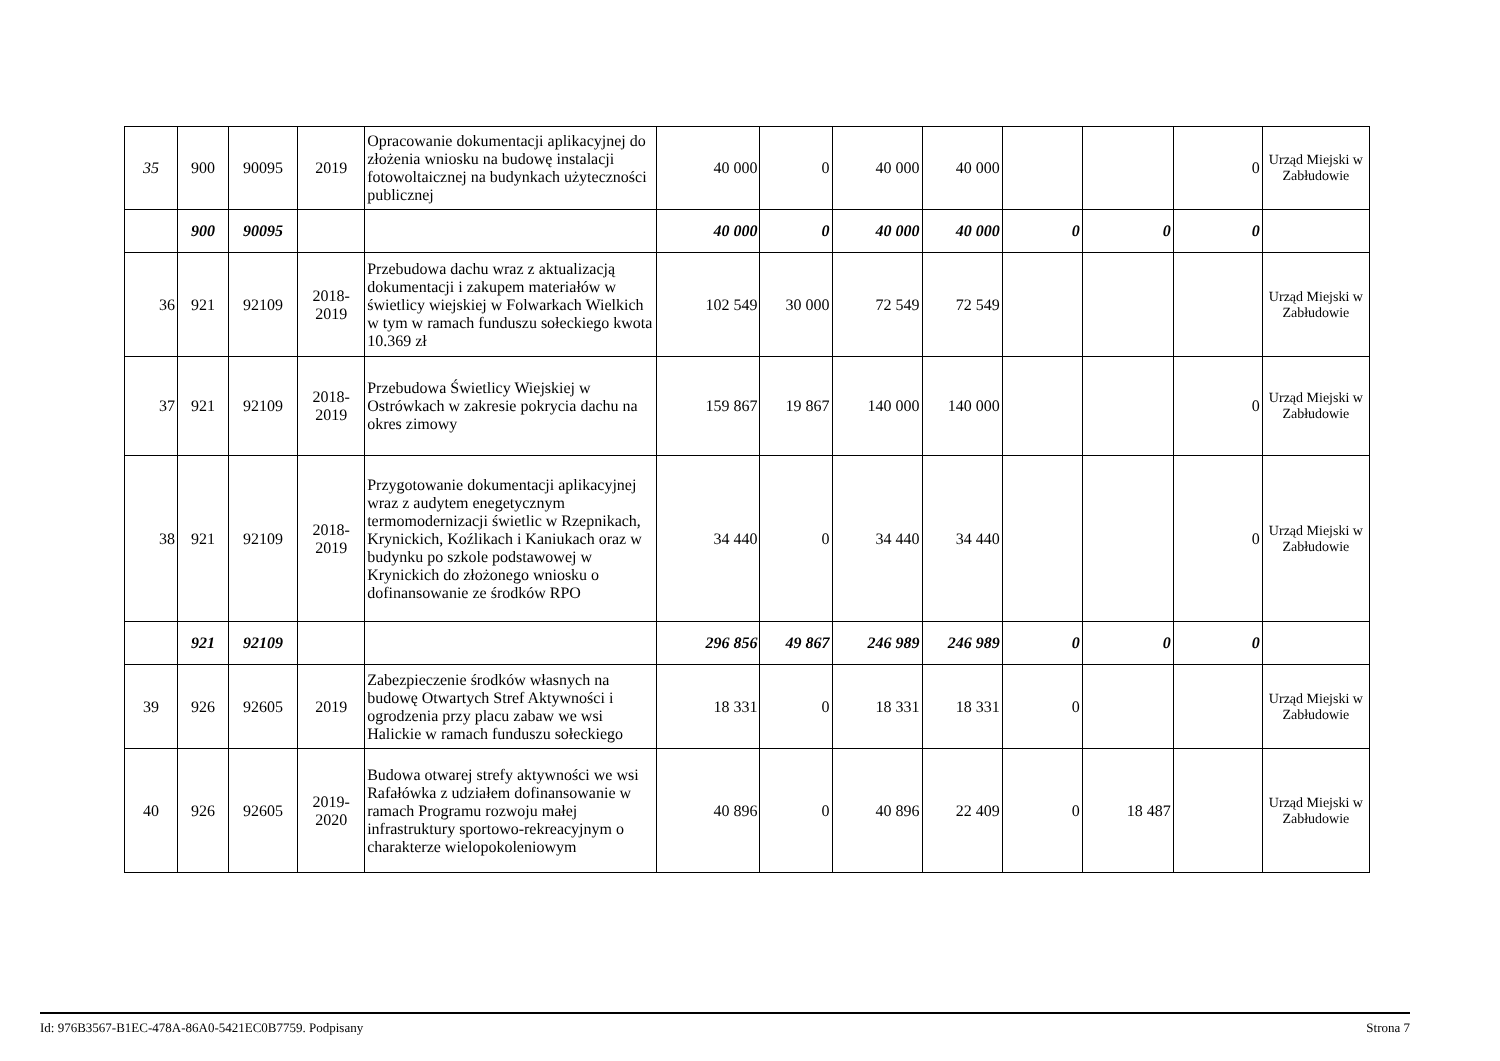| 35 | 900 | 90095 | 2019 | Opracowanie dokumentacji aplikacyjnej do złożenia wniosku na budowę instalacji fotowoltaicznej na budynkach użyteczności publicznej | 40 000 | 0 | 40 000 | 40 000 | | | 0 | Urząd Miejski w Zabłudowie |
| | 900 | 90095 | | | 40 000 | 0 | 40 000 | 40 000 | 0 | 0 | 0 | |
| 36 | 921 | 92109 | 2018- 2019 | Przebudowa dachu wraz z aktualizacją dokumentacji i zakupem materiałów w świetlicy wiejskiej w Folwarkach Wielkich w tym w ramach funduszu sołeckiego kwota 10.369 zł | 102 549 | 30 000 | 72 549 | 72 549 | | | | Urząd Miejski w Zabłudowie |
| 37 | 921 | 92109 | 2018- 2019 | Przebudowa Świetlicy Wiejskiej w Ostrówkach w zakresie pokrycia dachu na okres zimowy | 159 867 | 19 867 | 140 000 | 140 000 | | | 0 | Urząd Miejski w Zabłudowie |
| 38 | 921 | 92109 | 2018- 2019 | Przygotowanie dokumentacji aplikacyjnej wraz z audytem enegetycznym termomodernizacji świetlic w Rzepnikach, Krynickich, Koźlikach i Kaniukach oraz w budynku po szkole podstawowej w Krynickich do złożonego wniosku o dofinansowanie ze środków RPO | 34 440 | 0 | 34 440 | 34 440 | | | 0 | Urząd Miejski w Zabłudowie |
| | 921 | 92109 | | | 296 856 | 49 867 | 246 989 | 246 989 | 0 | 0 | 0 | |
| 39 | 926 | 92605 | 2019 | Zabezpieczenie środków własnych na budowę Otwartych Stref Aktywności i ogrodzenia przy placu zabaw we wsi Halickie w ramach funduszu sołeckiego | 18 331 | 0 | 18 331 | 18 331 | 0 | | | Urząd Miejski w Zabłudowie |
| 40 | 926 | 92605 | 2019- 2020 | Budowa otwarej strefy aktywności we wsi Rafałówka z udziałem dofinansowanie w ramach Programu rozwoju małej infrastruktury sportowo-rekreacyjnym o charakterze wielopokoleniowym | 40 896 | 0 | 40 896 | 22 409 | 0 | 18 487 | | Urząd Miejski w Zabłudowie |
Id: 976B3567-B1EC-478A-86A0-5421EC0B7759. Podpisany Strona 7